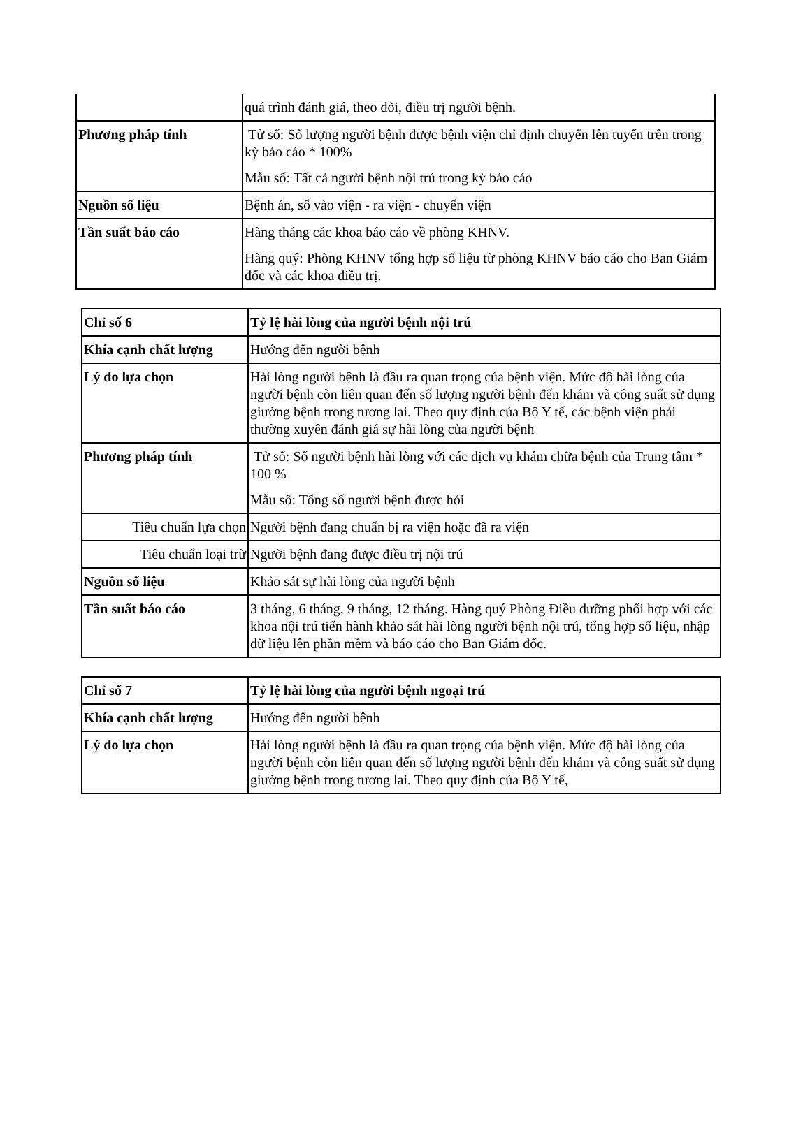| | quá trình đánh giá, theo dõi, điều trị người bệnh. |
| Phương pháp tính | Tử số: Số lượng người bệnh được bệnh viện chỉ định chuyển lên tuyến trên trong kỳ báo cáo * 100% Mẫu số: Tất cả người bệnh nội trú trong kỳ báo cáo |
| Nguồn số liệu | Bệnh án, sổ vào viện - ra viện - chuyển viện |
| Tần suất báo cáo | Hàng tháng các khoa báo cáo về phòng KHNV. Hàng quý: Phòng KHNV tổng hợp số liệu từ phòng KHNV báo cáo cho Ban Giám đốc và các khoa điều trị. |
| Chỉ số 6 | Tỷ lệ hài lòng của người bệnh nội trú |
| Khía cạnh chất lượng | Hướng đến người bệnh |
| Lý do lựa chọn | Hài lòng người bệnh là đầu ra quan trọng của bệnh viện. Mức độ hài lòng của người bệnh còn liên quan đến số lượng người bệnh đến khám và công suất sử dụng giường bệnh trong tương lai. Theo quy định của Bộ Y tế, các bệnh viện phải thường xuyên đánh giá sự hài lòng của người bệnh |
| Phương pháp tính | Tử số: Số người bệnh hài lòng với các dịch vụ khám chữa bệnh của Trung tâm * 100 % Mẫu số: Tổng số người bệnh được hỏi |
| Tiêu chuẩn lựa chọn | Người bệnh đang chuẩn bị ra viện hoặc đã ra viện |
| Tiêu chuẩn loại trừ | Người bệnh đang được điều trị nội trú |
| Nguồn số liệu | Khảo sát sự hài lòng của người bệnh |
| Tần suất báo cáo | 3 tháng, 6 tháng, 9 tháng, 12 tháng. Hàng quý Phòng Điều dưỡng phối hợp với các khoa nội trú tiến hành khảo sát hài lòng người bệnh nội trú, tổng hợp số liệu, nhập dữ liệu lên phần mềm và báo cáo cho Ban Giám đốc. |
| Chỉ số 7 | Tỷ lệ hài lòng của người bệnh ngoại trú |
| Khía cạnh chất lượng | Hướng đến người bệnh |
| Lý do lựa chọn | Hài lòng người bệnh là đầu ra quan trọng của bệnh viện. Mức độ hài lòng của người bệnh còn liên quan đến số lượng người bệnh đến khám và công suất sử dụng giường bệnh trong tương lai. Theo quy định của Bộ Y tế, |